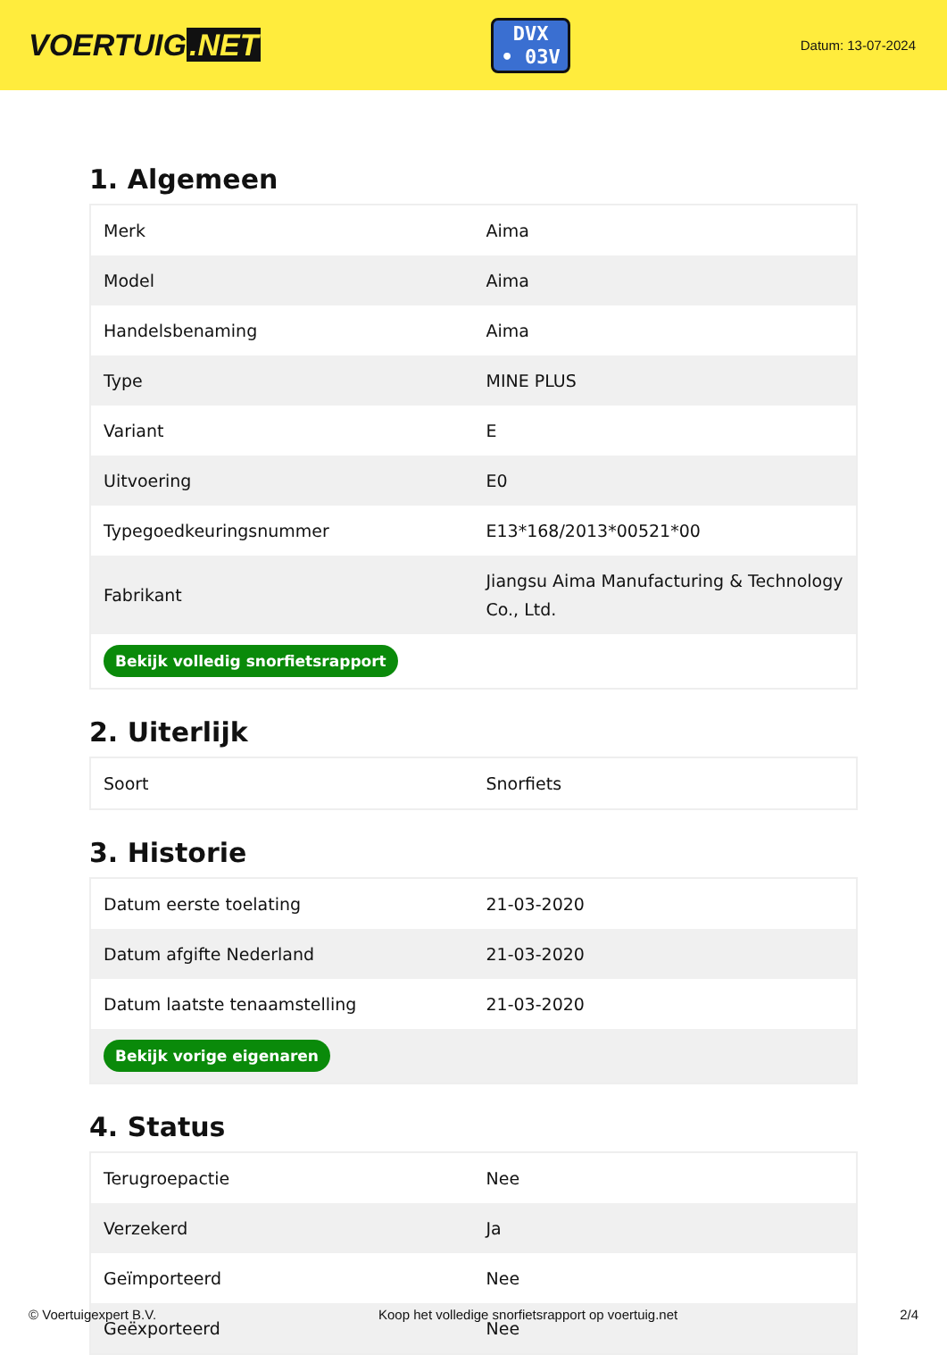VOERTUIG.NET
DVX
• 03V
Datum: 13-07-2024
1. Algemeen
| Merk | Aima |
| Model | Aima |
| Handelsbenaming | Aima |
| Type | MINE PLUS |
| Variant | E |
| Uitvoering | E0 |
| Typegoedkeuringsnummer | E13*168/2013*00521*00 |
| Fabrikant | Jiangsu Aima Manufacturing & Technology Co., Ltd. |
| Bekijk volledig snorfietsrapport | |
2. Uiterlijk
| Soort | Snorfiets |
3. Historie
| Datum eerste toelating | 21-03-2020 |
| Datum afgifte Nederland | 21-03-2020 |
| Datum laatste tenaamstelling | 21-03-2020 |
| Bekijk vorige eigenaren | |
4. Status
| Terugroepactie | Nee |
| Verzekerd | Ja |
| Geïmporteerd | Nee |
| Geëxporteerd | Nee |
© Voertuigexpert B.V. Koop het volledige snorfietsrapport op voertuig.net 2/4